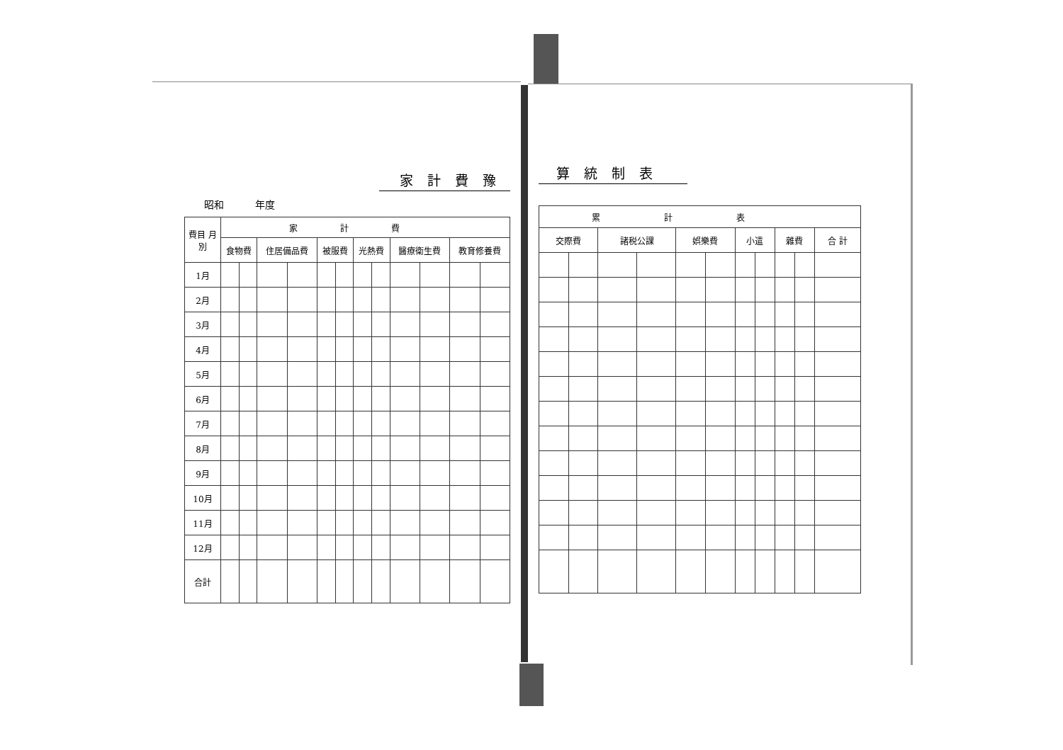家計費豫
昭和 年度
| 費目 月別 | 家計費 | | | | | | | | | | | |
| --- | --- | --- | --- | --- | --- | --- | --- | --- | --- | --- | --- | --- |
| | 食物費 | | 住居備品費 | | 被服費 | | 光熱費 | | 醫療衛生費 | | 教育修養費 | |
| 1月 | | | | | | | | | | | | |
| 2月 | | | | | | | | | | | | |
| 3月 | | | | | | | | | | | | |
| 4月 | | | | | | | | | | | | |
| 5月 | | | | | | | | | | | | |
| 6月 | | | | | | | | | | | | |
| 7月 | | | | | | | | | | | | |
| 8月 | | | | | | | | | | | | |
| 9月 | | | | | | | | | | | | |
| 10月 | | | | | | | | | | | | |
| 11月 | | | | | | | | | | | | |
| 12月 | | | | | | | | | | | | |
| 合計 | | | | | | | | | | | | |
算統制表
| 累計表 | | | | | | | | | | |
| --- | --- | --- | --- | --- | --- | --- | --- | --- | --- | --- |
| 交際費 | | 諸税公課 | | 娯樂費 | | 小遣 | | 雜費 | | 合 計 |